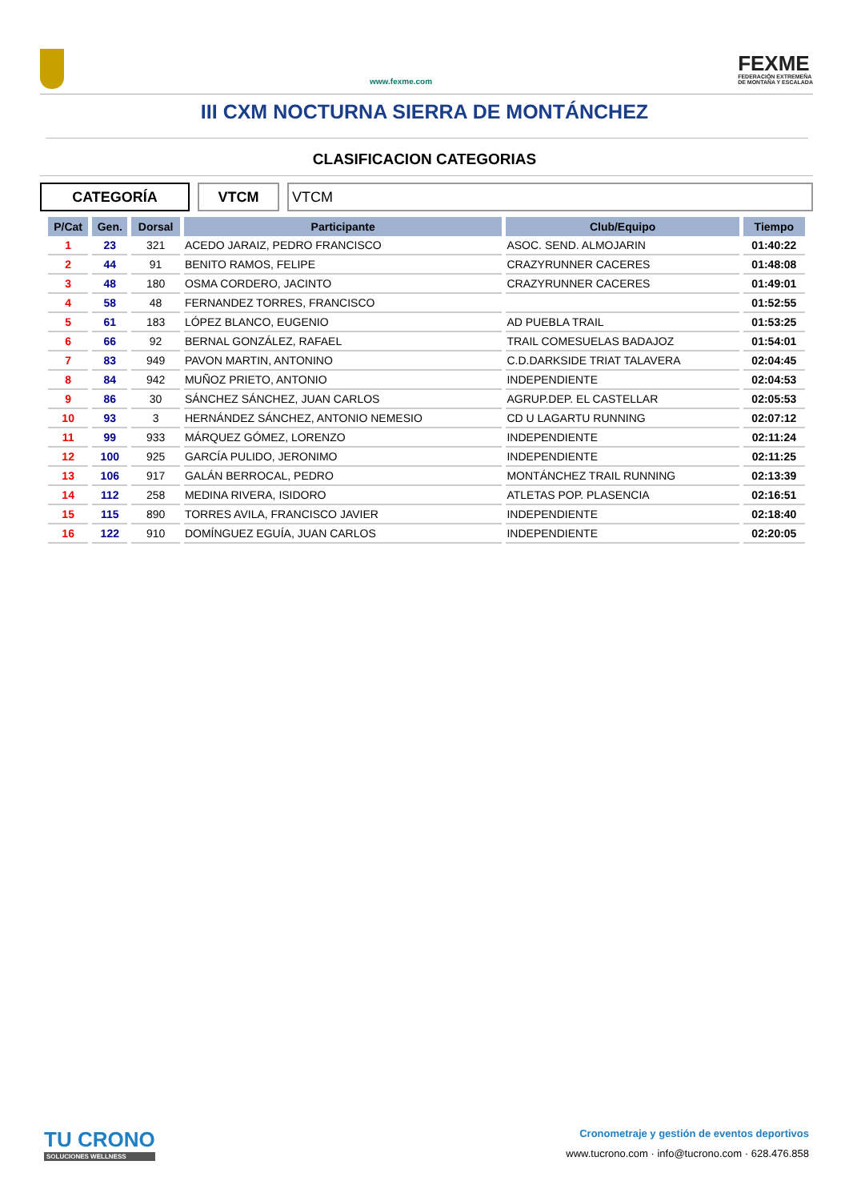www.fexme.com
FEXME
FEDERACIÓN EXTREMEÑA
DE MONTAÑA Y ESCALADA
III CXM NOCTURNA SIERRA DE MONTÁNCHEZ
CLASIFICACION CATEGORIAS
CATEGORÍA VTCM VTCM
| P/Cat | Gen. | Dorsal | Participante | Club/Equipo | Tiempo |
| --- | --- | --- | --- | --- | --- |
| 1 | 23 | 321 | ACEDO JARAIZ, PEDRO FRANCISCO | ASOC. SEND. ALMOJARIN | 01:40:22 |
| 2 | 44 | 91 | BENITO RAMOS, FELIPE | CRAZYRUNNER CACERES | 01:48:08 |
| 3 | 48 | 180 | OSMA CORDERO, JACINTO | CRAZYRUNNER CACERES | 01:49:01 |
| 4 | 58 | 48 | FERNANDEZ TORRES, FRANCISCO | | 01:52:55 |
| 5 | 61 | 183 | LÓPEZ BLANCO, EUGENIO | AD PUEBLA TRAIL | 01:53:25 |
| 6 | 66 | 92 | BERNAL GONZÁLEZ, RAFAEL | TRAIL COMESUELAS BADAJOZ | 01:54:01 |
| 7 | 83 | 949 | PAVON MARTIN, ANTONINO | C.D.DARKSIDE TRIAT TALAVERA | 02:04:45 |
| 8 | 84 | 942 | MUÑOZ PRIETO, ANTONIO | INDEPENDIENTE | 02:04:53 |
| 9 | 86 | 30 | SÁNCHEZ SÁNCHEZ, JUAN CARLOS | AGRUP.DEP. EL CASTELLAR | 02:05:53 |
| 10 | 93 | 3 | HERNÁNDEZ SÁNCHEZ, ANTONIO NEMESIO | CD U LAGARTU RUNNING | 02:07:12 |
| 11 | 99 | 933 | MÁRQUEZ GÓMEZ, LORENZO | INDEPENDIENTE | 02:11:24 |
| 12 | 100 | 925 | GARCÍA PULIDO, JERONIMO | INDEPENDIENTE | 02:11:25 |
| 13 | 106 | 917 | GALÁN BERROCAL, PEDRO | MONTÁNCHEZ TRAIL RUNNING | 02:13:39 |
| 14 | 112 | 258 | MEDINA RIVERA, ISIDORO | ATLETAS POP. PLASENCIA | 02:16:51 |
| 15 | 115 | 890 | TORRES AVILA, FRANCISCO JAVIER | INDEPENDIENTE | 02:18:40 |
| 16 | 122 | 910 | DOMÍNGUEZ EGUÍA, JUAN CARLOS | INDEPENDIENTE | 02:20:05 |
TU CRONO
SOLUCIONES WELLNESS
Cronometraje y gestión de eventos deportivos
www.tucrono.com · info@tucrono.com · 628.476.858